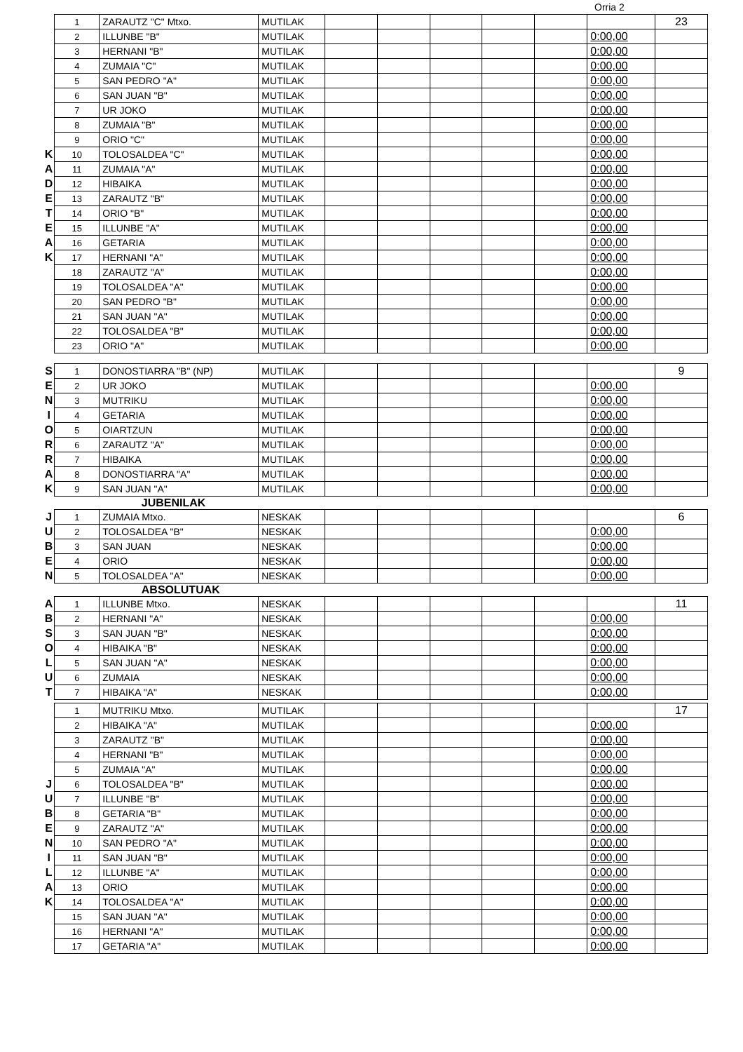Orria 2
| | 1 | ZARAUTZ "C" Mtxo. | MUTILAK | | | | | | | 23 |
| | 2 | ILLUNBE "B" | MUTILAK | | | | | | 0:00,00 | |
| | 3 | HERNANI "B" | MUTILAK | | | | | | 0:00,00 | |
| | 4 | ZUMAIA "C" | MUTILAK | | | | | | 0:00,00 | |
| | 5 | SAN PEDRO "A" | MUTILAK | | | | | | 0:00,00 | |
| | 6 | SAN JUAN "B" | MUTILAK | | | | | | 0:00,00 | |
| | 7 | UR JOKO | MUTILAK | | | | | | 0:00,00 | |
| | 8 | ZUMAIA "B" | MUTILAK | | | | | | 0:00,00 | |
| | 9 | ORIO "C" | MUTILAK | | | | | | 0:00,00 | |
| K | 10 | TOLOSALDEA "C" | MUTILAK | | | | | | 0:00,00 | |
| A | 11 | ZUMAIA "A" | MUTILAK | | | | | | 0:00,00 | |
| D | 12 | HIBAIKA | MUTILAK | | | | | | 0:00,00 | |
| E | 13 | ZARAUTZ "B" | MUTILAK | | | | | | 0:00,00 | |
| T | 14 | ORIO "B" | MUTILAK | | | | | | 0:00,00 | |
| E | 15 | ILLUNBE "A" | MUTILAK | | | | | | 0:00,00 | |
| A | 16 | GETARIA | MUTILAK | | | | | | 0:00,00 | |
| K | 17 | HERNANI "A" | MUTILAK | | | | | | 0:00,00 | |
| | 18 | ZARAUTZ "A" | MUTILAK | | | | | | 0:00,00 | |
| | 19 | TOLOSALDEA "A" | MUTILAK | | | | | | 0:00,00 | |
| | 20 | SAN PEDRO "B" | MUTILAK | | | | | | 0:00,00 | |
| | 21 | SAN JUAN "A" | MUTILAK | | | | | | 0:00,00 | |
| | 22 | TOLOSALDEA "B" | MUTILAK | | | | | | 0:00,00 | |
| | 23 | ORIO "A" | MUTILAK | | | | | | 0:00,00 | |
| S | 1 | DONOSTIARRA "B" (NP) | MUTILAK | | | | | | | 9 |
| E | 2 | UR JOKO | MUTILAK | | | | | | 0:00,00 | |
| N | 3 | MUTRIKU | MUTILAK | | | | | | 0:00,00 | |
| I | 4 | GETARIA | MUTILAK | | | | | | 0:00,00 | |
| O | 5 | OIARTZUN | MUTILAK | | | | | | 0:00,00 | |
| R | 6 | ZARAUTZ "A" | MUTILAK | | | | | | 0:00,00 | |
| R | 7 | HIBAIKA | MUTILAK | | | | | | 0:00,00 | |
| A | 8 | DONOSTIARRA "A" | MUTILAK | | | | | | 0:00,00 | |
| K | 9 | SAN JUAN "A" | MUTILAK | | | | | | 0:00,00 | |
| | | JUBENILAK | | | | | | | | |
| J | 1 | ZUMAIA Mtxo. | NESKAK | | | | | | | 6 |
| U | 2 | TOLOSALDEA "B" | NESKAK | | | | | | 0:00,00 | |
| B | 3 | SAN JUAN | NESKAK | | | | | | 0:00,00 | |
| E | 4 | ORIO | NESKAK | | | | | | 0:00,00 | |
| N | 5 | TOLOSALDEA "A" | NESKAK | | | | | | 0:00,00 | |
| | | ABSOLUTUAK | | | | | | | | |
| A | 1 | ILLUNBE Mtxo. | NESKAK | | | | | | | 11 |
| B | 2 | HERNANI "A" | NESKAK | | | | | | 0:00,00 | |
| S | 3 | SAN JUAN "B" | NESKAK | | | | | | 0:00,00 | |
| O | 4 | HIBAIKA "B" | NESKAK | | | | | | 0:00,00 | |
| L | 5 | SAN JUAN "A" | NESKAK | | | | | | 0:00,00 | |
| U | 6 | ZUMAIA | NESKAK | | | | | | 0:00,00 | |
| T | 7 | HIBAIKA "A" | NESKAK | | | | | | 0:00,00 | |
| | 1 | MUTRIKU Mtxo. | MUTILAK | | | | | | | 17 |
| | 2 | HIBAIKA "A" | MUTILAK | | | | | | 0:00,00 | |
| | 3 | ZARAUTZ "B" | MUTILAK | | | | | | 0:00,00 | |
| | 4 | HERNANI "B" | MUTILAK | | | | | | 0:00,00 | |
| | 5 | ZUMAIA "A" | MUTILAK | | | | | | 0:00,00 | |
| J | 6 | TOLOSALDEA "B" | MUTILAK | | | | | | 0:00,00 | |
| U | 7 | ILLUNBE "B" | MUTILAK | | | | | | 0:00,00 | |
| B | 8 | GETARIA "B" | MUTILAK | | | | | | 0:00,00 | |
| E | 9 | ZARAUTZ "A" | MUTILAK | | | | | | 0:00,00 | |
| N | 10 | SAN PEDRO "A" | MUTILAK | | | | | | 0:00,00 | |
| I | 11 | SAN JUAN "B" | MUTILAK | | | | | | 0:00,00 | |
| L | 12 | ILLUNBE "A" | MUTILAK | | | | | | 0:00,00 | |
| A | 13 | ORIO | MUTILAK | | | | | | 0:00,00 | |
| K | 14 | TOLOSALDEA "A" | MUTILAK | | | | | | 0:00,00 | |
| | 15 | SAN JUAN "A" | MUTILAK | | | | | | 0:00,00 | |
| | 16 | HERNANI "A" | MUTILAK | | | | | | 0:00,00 | |
| | 17 | GETARIA "A" | MUTILAK | | | | | | 0:00,00 | |